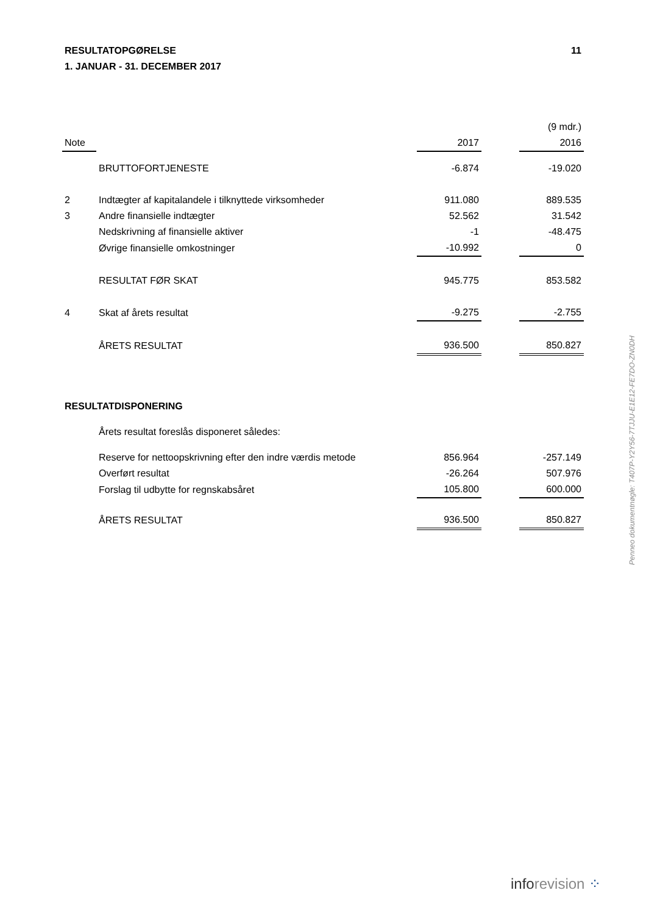11 RESULTATOPGØRELSE
1. JANUAR - 31. DECEMBER 2017
| | | | | (9 mdr.) |
| Note | | 2017 | | 2016 |
| | BRUTTOFORTJENESTE | -6.874 | | -19.020 |
| 2 | Indtægter af kapitalandele i tilknyttede virksomheder | 911.080 | | 889.535 |
| 3 | Andre finansielle indtægter | 52.562 | | 31.542 |
| | Nedskrivning af finansielle aktiver | -1 | | -48.475 |
| | Øvrige finansielle omkostninger | -10.992 | | 0 |
| | RESULTAT FØR SKAT | 945.775 | | 853.582 |
| 4 | Skat af årets resultat | -9.275 | | -2.755 |
| | ÅRETS RESULTAT | 936.500 | | 850.827 |
| RESULTATDISPONERING | | | | |
| | Årets resultat foreslås disponeret således: | | | |
| | Reserve for nettoopskrivning efter den indre værdis metode | 856.964 | | -257.149 |
| | Overført resultat | -26.264 | | 507.976 |
| | Forslag til udbytte for regnskabsåret | 105.800 | | 600.000 |
| | ÅRETS RESULTAT | 936.500 | | 850.827 |
Penneo dokumentnøgle: T407P-Y2Y56-7TJJU-E1E12-FE7DO-ZN0DH
inforevision ⁘